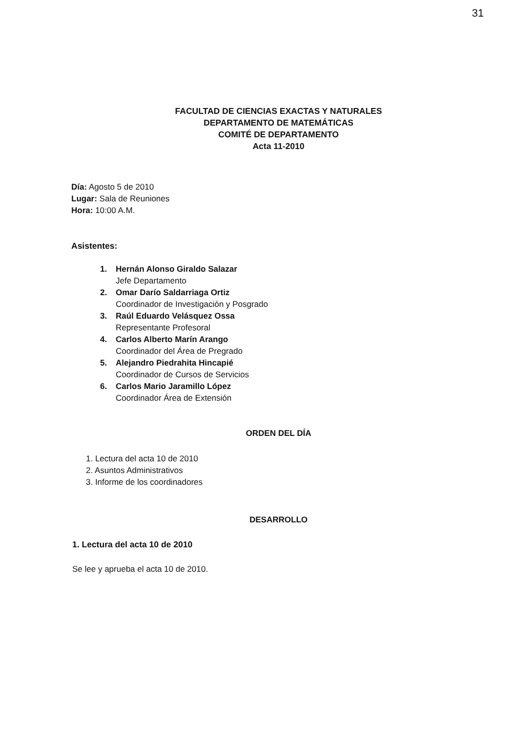31
FACULTAD DE CIENCIAS EXACTAS Y NATURALES
DEPARTAMENTO DE MATEMÁTICAS
COMITÉ DE DEPARTAMENTO
Acta 11-2010
Día: Agosto 5 de 2010
Lugar: Sala de Reuniones
Hora: 10:00 A.M.
Asistentes:
1. Hernán Alonso Giraldo Salazar
Jefe Departamento
2. Omar Darío Saldarriaga Ortiz
Coordinador de Investigación y Posgrado
3. Raúl Eduardo Velásquez Ossa
Representante Profesoral
4. Carlos Alberto Marín Arango
Coordinador del Área de Pregrado
5. Alejandro Piedrahita Hincapié
Coordinador de Cursos de Servicios
6. Carlos Mario Jaramillo López
Coordinador Área de Extensión
ORDEN DEL DÍA
1. Lectura del acta 10 de 2010
2. Asuntos Administrativos
3. Informe de los coordinadores
DESARROLLO
1. Lectura del acta 10 de 2010
Se lee y aprueba el acta 10 de 2010.